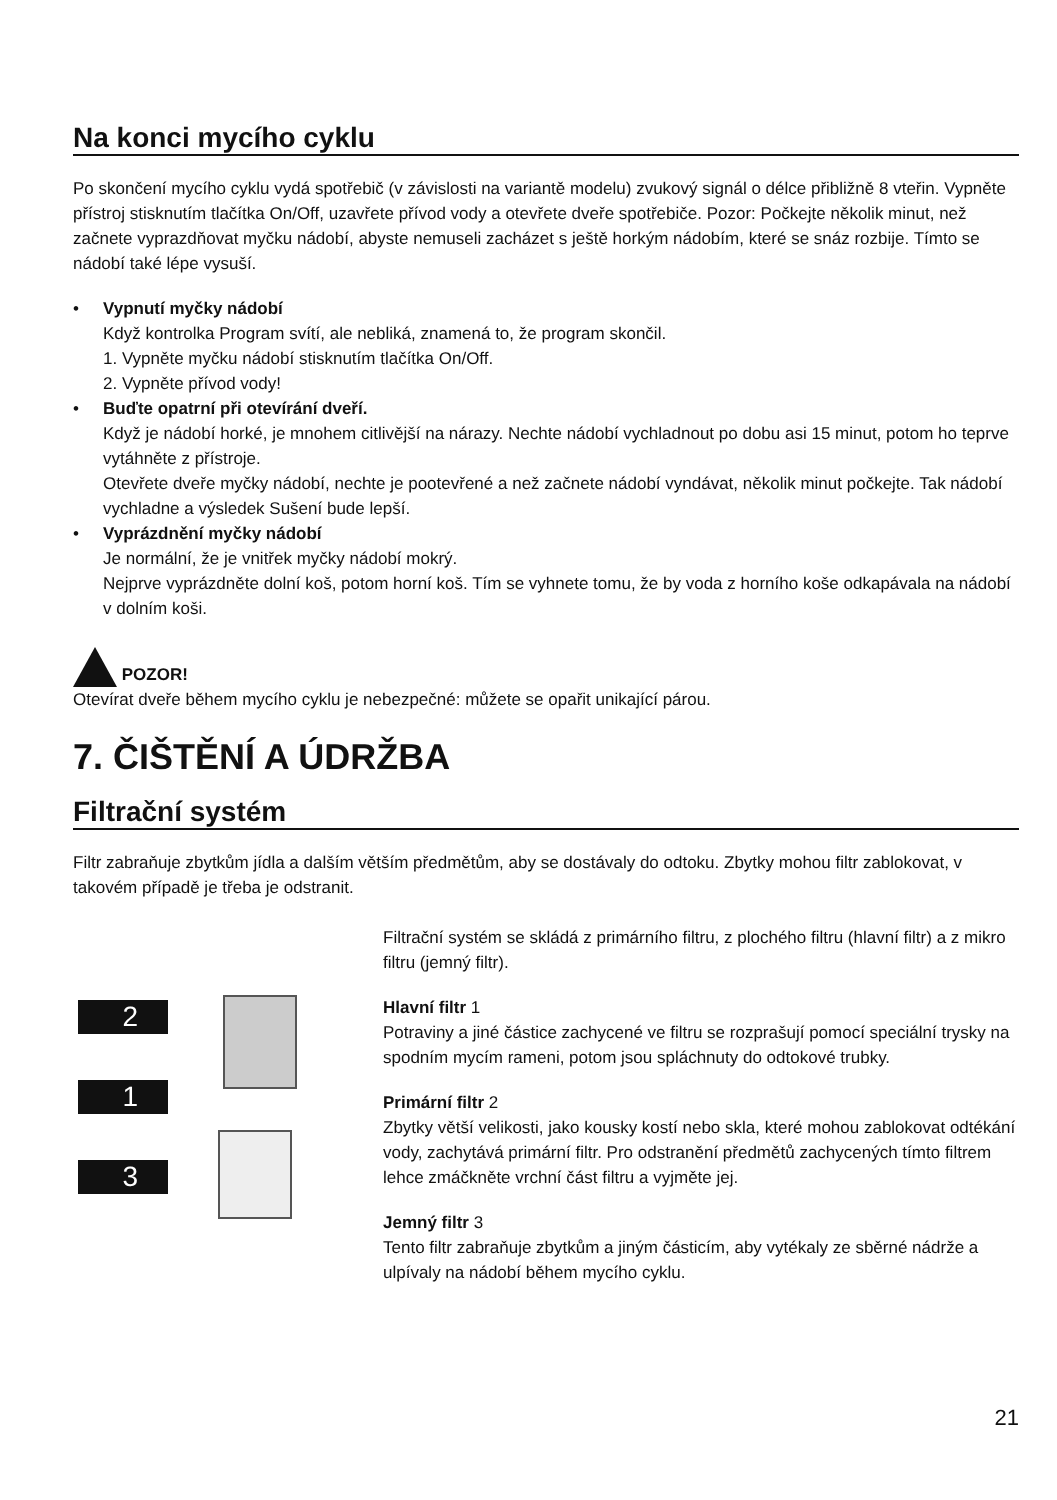Na konci mycího cyklu
Po skončení mycího cyklu vydá spotřebič (v závislosti na variantě modelu) zvukový signál o délce přibližně 8 vteřin. Vypněte přístroj stisknutím tlačítka On/Off, uzavřete přívod vody a otevřete dveře spotřebiče. Pozor: Počkejte několik minut, než začnete vyprazdňovat myčku nádobí, abyste nemuseli zacházet s ještě horkým nádobím, které se snáz rozbije. Tímto se nádobí také lépe vysuší.
• Vypnutí myčky nádobí
Když kontrolka Program svítí, ale nebliká, znamená to, že program skončil.
1. Vypněte myčku nádobí stisknutím tlačítka On/Off.
2. Vypněte přívod vody!
• Buďte opatrní při otevírání dveří.
Když je nádobí horké, je mnohem citlivější na nárazy. Nechte nádobí vychladnout po dobu asi 15 minut, potom ho teprve vytáhněte z přístroje.
Otevřete dveře myčky nádobí, nechte je pootevřené a než začnete nádobí vyndávat, několik minut počkejte. Tak nádobí vychladne a výsledek Sušení bude lepší.
• Vyprázdnění myčky nádobí
Je normální, že je vnitřek myčky nádobí mokrý.
Nejprve vyprázdněte dolní koš, potom horní koš. Tím se vyhnete tomu, že by voda z horního koše odkapávala na nádobí v dolním koši.
POZOR!
Otevírat dveře během mycího cyklu je nebezpečné: můžete se opařit unikající párou.
7. ČIŠTĚNÍ A ÚDRŽBA
Filtrační systém
Filtr zabraňuje zbytkům jídla a dalším větším předmětům, aby se dostávaly do odtoku. Zbytky mohou filtr zablokovat, v takovém případě je třeba je odstranit.
2
1
3
Filtrační systém se skládá z primárního filtru, z plochého filtru (hlavní filtr) a z mikro filtru (jemný filtr).
Hlavní filtr 1
Potraviny a jiné částice zachycené ve filtru se rozprašují pomocí speciální trysky na spodním mycím rameni, potom jsou spláchnuty do odtokové trubky.
Primární filtr 2
Zbytky větší velikosti, jako kousky kostí nebo skla, které mohou zablokovat odtékání vody, zachytává primární filtr. Pro odstranění předmětů zachycených tímto filtrem lehce zmáčkněte vrchní část filtru a vyjměte jej.
Jemný filtr 3
Tento filtr zabraňuje zbytkům a jiným částicím, aby vytékaly ze sběrné nádrže a ulpívaly na nádobí během mycího cyklu.
21